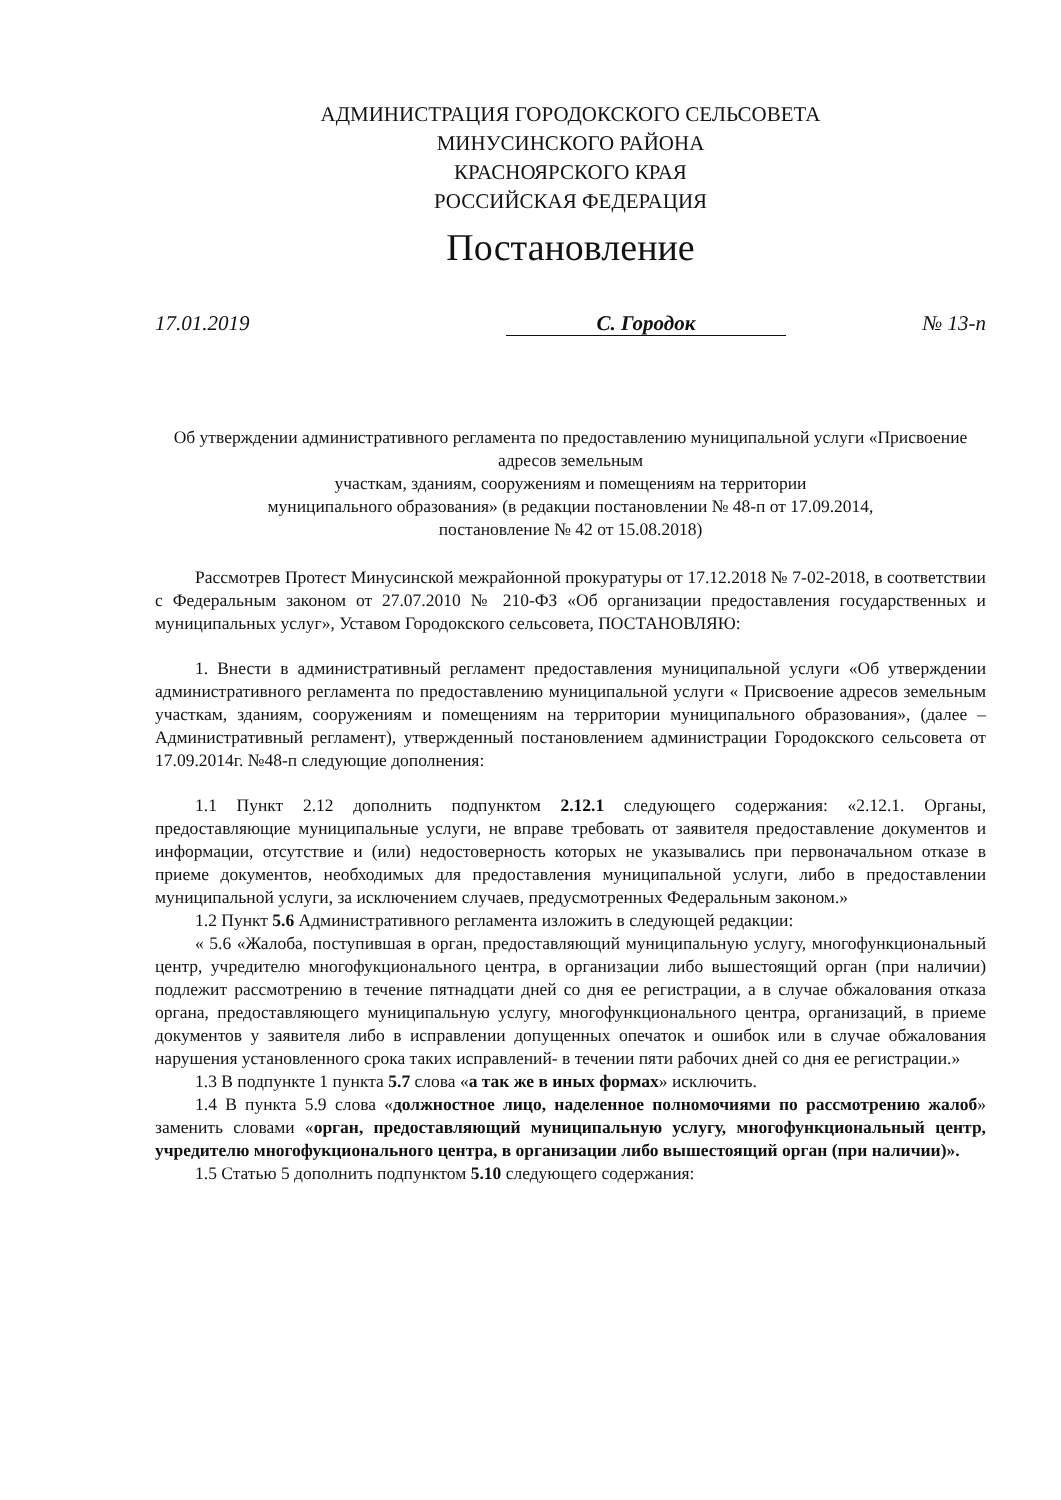АДМИНИСТРАЦИЯ ГОРОДОКСКОГО СЕЛЬСОВЕТА
МИНУСИНСКОГО РАЙОНА
КРАСНОЯРСКОГО КРАЯ
РОССИЙСКАЯ ФЕДЕРАЦИЯ
Постановление
17.01.2019 С. Городок № 13-п
Об утверждении административного регламента по предоставлению муниципальной услуги «Присвоение адресов земельным
участкам, зданиям, сооружениям и помещениям на территории
муниципального образования» (в редакции постановлении № 48-п от 17.09.2014,
постановление № 42 от 15.08.2018)
Рассмотрев Протест Минусинской межрайонной прокуратуры от 17.12.2018 № 7-02-2018, в соответствии с Федеральным законом от 27.07.2010 № 210-ФЗ «Об организации предоставления государственных и муниципальных услуг», Уставом Городокского сельсовета, ПОСТАНОВЛЯЮ:
1. Внести в административный регламент предоставления муниципальной услуги «Об утверждении административного регламента по предоставлению муниципальной услуги « Присвоение адресов земельным участкам, зданиям, сооружениям и помещениям на территории муниципального образования», (далее – Административный регламент), утвержденный постановлением администрации Городокского сельсовета от 17.09.2014г. №48-п следующие дополнения:
1.1 Пункт 2.12 дополнить подпунктом 2.12.1 следующего содержания: «2.12.1. Органы, предоставляющие муниципальные услуги, не вправе требовать от заявителя предоставление документов и информации, отсутствие и (или) недостоверность которых не указывались при первоначальном отказе в приеме документов, необходимых для предоставления муниципальной услуги, либо в предоставлении муниципальной услуги, за исключением случаев, предусмотренных Федеральным законом.»
1.2 Пункт 5.6 Административного регламента изложить в следующей редакции:
« 5.6 «Жалоба, поступившая в орган, предоставляющий муниципальную услугу, многофункциональный центр, учредителю многофукционального центра, в организации либо вышестоящий орган (при наличии) подлежит рассмотрению в течение пятнадцати дней со дня ее регистрации, а в случае обжалования отказа органа, предоставляющего муниципальную услугу, многофункционального центра, организаций, в приеме документов у заявителя либо в исправлении допущенных опечаток и ошибок или в случае обжалования нарушения установленного срока таких исправлений- в течении пяти рабочих дней со дня ее регистрации.»
1.3 В подпункте 1 пункта 5.7 слова «а так же в иных формах» исключить.
1.4 В пункта 5.9 слова «должностное лицо, наделенное полномочиями по рассмотрению жалоб» заменить словами «орган, предоставляющий муниципальную услугу, многофункциональный центр, учредителю многофукционального центра, в организации либо вышестоящий орган (при наличии)».
1.5 Статью 5 дополнить подпунктом 5.10 следующего содержания: